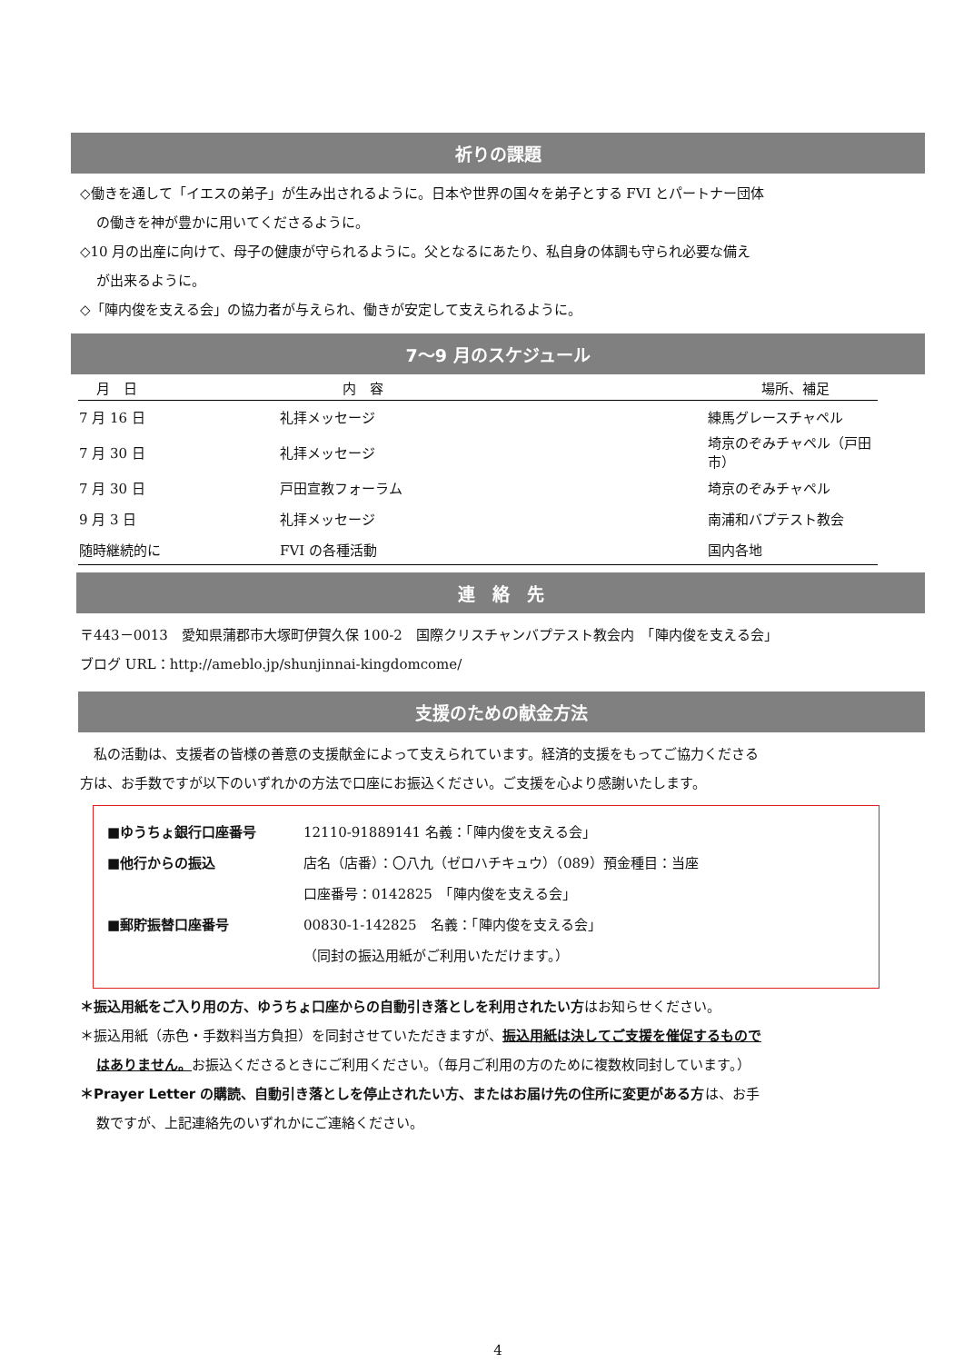祈りの課題
◇働きを通して「イエスの弟子」が生み出されるように。日本や世界の国々を弟子とする FVI とパートナー団体
の働きを神が豊かに用いてくださるように。
◇10 月の出産に向けて、母子の健康が守られるように。父となるにあたり、私自身の体調も守られ必要な備え
が出来るように。
◇「陣内俊を支える会」の協力者が与えられ、働きが安定して支えられるように。
7～9 月のスケジュール
| 月 日 | 内 容 | 場所、補足 |
| --- | --- | --- |
| 7 月 16 日 | 礼拝メッセージ | 練馬グレースチャペル |
| 7 月 30 日 | 礼拝メッセージ | 埼京のぞみチャペル（戸田市） |
| 7 月 30 日 | 戸田宣教フォーラム | 埼京のぞみチャペル |
| 9 月 3 日 | 礼拝メッセージ | 南浦和バプテスト教会 |
| 随時継続的に | FVI の各種活動 | 国内各地 |
連　絡　先
〒443－0013　愛知県蒲郡市大塚町伊賀久保 100-2　国際クリスチャンバプテスト教会内　「陣内俊を支える会」
ブログ URL：http://ameblo.jp/shunjinnai-kingdomcome/
支援のための献金方法
　私の活動は、支援者の皆様の善意の支援献金によって支えられています。経済的支援をもってご協力くださる
方は、お手数ですが以下のいずれかの方法で口座にお振込ください。ご支援を心より感謝いたします。
| ■ゆうちょ銀行口座番号 | 12110-91889141 名義：「陣内俊を支える会」 |
| ■他行からの振込 | 店名（店番）：〇八九（ゼロハチキュウ）（089）預金種目：当座 |
| | 口座番号：0142825 「陣内俊を支える会」 |
| ■郵貯振替口座番号 | 00830-1-142825 名義：「陣内俊を支える会」 |
| | （同封の振込用紙がご利用いただけます。） |
＊振込用紙をご入り用の方、ゆうちょ口座からの自動引き落としを利用されたい方はお知らせください。
＊振込用紙（赤色・手数料当方負担）を同封させていただきますが、振込用紙は決してご支援を催促するもので
はありません。お振込くださるときにご利用ください。（毎月ご利用の方のために複数枚同封しています。）
＊Prayer Letter の購読、自動引き落としを停止されたい方、またはお届け先の住所に変更がある方は、お手
数ですが、上記連絡先のいずれかにご連絡ください。
4